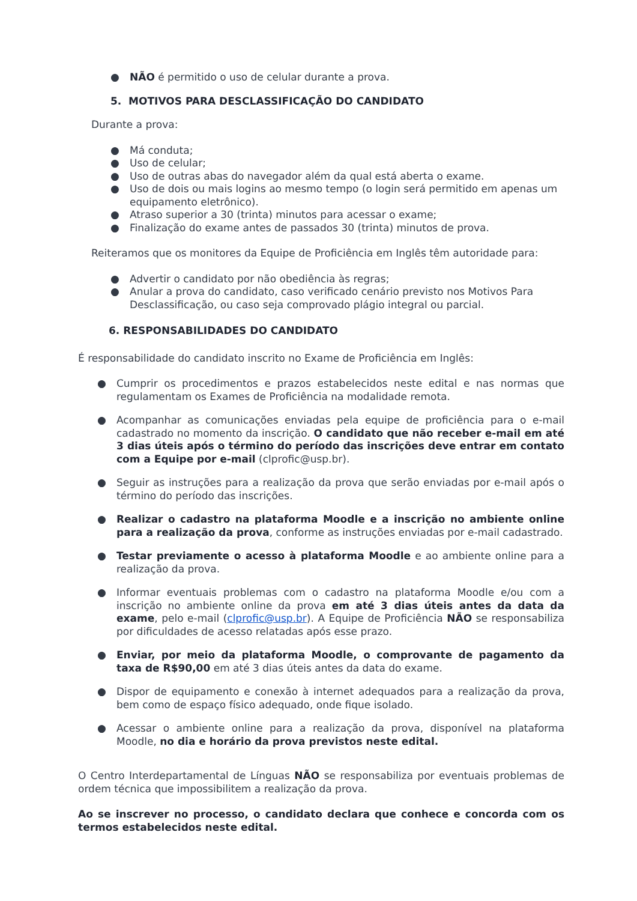● NÃO é permitido o uso de celular durante a prova.
5. MOTIVOS PARA DESCLASSIFICAÇÃO DO CANDIDATO
Durante a prova:
● Má conduta;
● Uso de celular;
● Uso de outras abas do navegador além da qual está aberta o exame.
● Uso de dois ou mais logins ao mesmo tempo (o login será permitido em apenas um equipamento eletrônico).
● Atraso superior a 30 (trinta) minutos para acessar o exame;
● Finalização do exame antes de passados 30 (trinta) minutos de prova.
Reiteramos que os monitores da Equipe de Proficiência em Inglês têm autoridade para:
● Advertir o candidato por não obediência às regras;
● Anular a prova do candidato, caso verificado cenário previsto nos Motivos Para Desclassificação, ou caso seja comprovado plágio integral ou parcial.
6. RESPONSABILIDADES DO CANDIDATO
É responsabilidade do candidato inscrito no Exame de Proficiência em Inglês:
● Cumprir os procedimentos e prazos estabelecidos neste edital e nas normas que regulamentam os Exames de Proficiência na modalidade remota.
● Acompanhar as comunicações enviadas pela equipe de proficiência para o e-mail cadastrado no momento da inscrição. O candidato que não receber e-mail em até 3 dias úteis após o término do período das inscrições deve entrar em contato com a Equipe por e-mail (clprofic@usp.br).
● Seguir as instruções para a realização da prova que serão enviadas por e-mail após o término do período das inscrições.
● Realizar o cadastro na plataforma Moodle e a inscrição no ambiente online para a realização da prova, conforme as instruções enviadas por e-mail cadastrado.
● Testar previamente o acesso à plataforma Moodle e ao ambiente online para a realização da prova.
● Informar eventuais problemas com o cadastro na plataforma Moodle e/ou com a inscrição no ambiente online da prova em até 3 dias úteis antes da data da exame, pelo e-mail (clprofic@usp.br). A Equipe de Proficiência NÃO se responsabiliza por dificuldades de acesso relatadas após esse prazo.
● Enviar, por meio da plataforma Moodle, o comprovante de pagamento da taxa de R$90,00 em até 3 dias úteis antes da data do exame.
● Dispor de equipamento e conexão à internet adequados para a realização da prova, bem como de espaço físico adequado, onde fique isolado.
● Acessar o ambiente online para a realização da prova, disponível na plataforma Moodle, no dia e horário da prova previstos neste edital.
O Centro Interdepartamental de Línguas NÃO se responsabiliza por eventuais problemas de ordem técnica que impossibilitem a realização da prova.
Ao se inscrever no processo, o candidato declara que conhece e concorda com os termos estabelecidos neste edital.